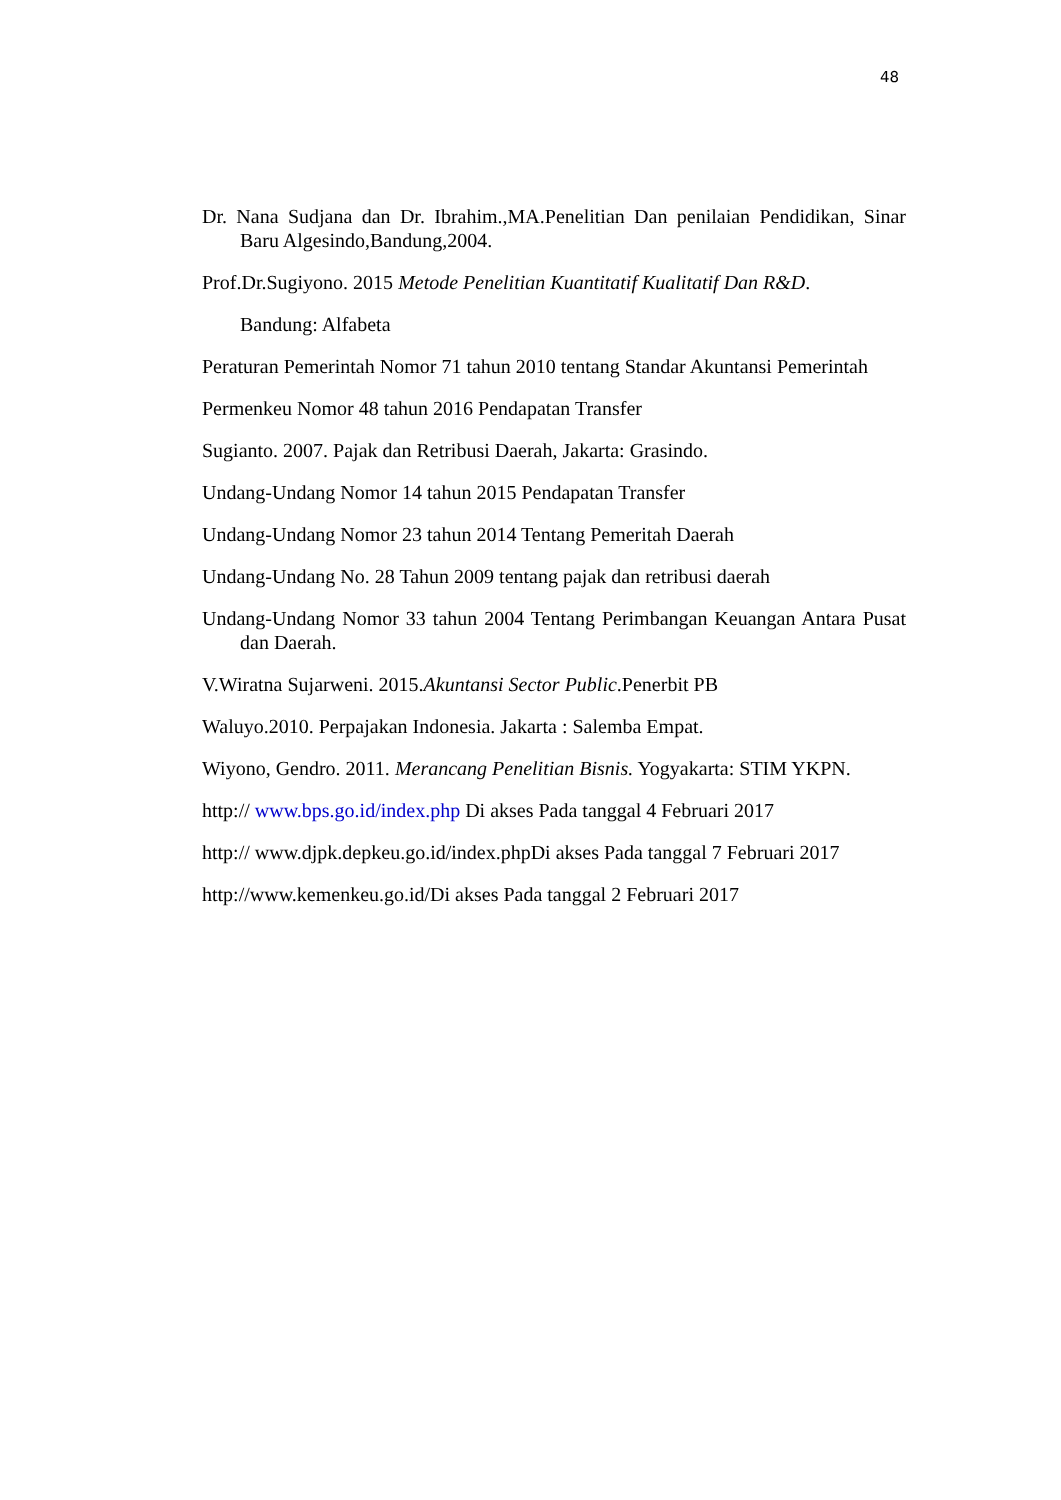48
Dr. Nana Sudjana dan Dr. Ibrahim.,MA.Penelitian Dan penilaian Pendidikan, Sinar Baru Algesindo,Bandung,2004.
Prof.Dr.Sugiyono. 2015 Metode Penelitian Kuantitatif Kualitatif Dan R&D.
Bandung: Alfabeta
Peraturan Pemerintah Nomor 71 tahun 2010 tentang Standar Akuntansi Pemerintah
Permenkeu Nomor 48 tahun 2016 Pendapatan Transfer
Sugianto. 2007. Pajak dan Retribusi Daerah, Jakarta: Grasindo.
Undang-Undang Nomor 14 tahun 2015 Pendapatan Transfer
Undang-Undang Nomor 23 tahun 2014 Tentang Pemeritah Daerah
Undang-Undang No. 28 Tahun 2009 tentang pajak dan retribusi daerah
Undang-Undang Nomor 33 tahun 2004 Tentang Perimbangan Keuangan Antara Pusat dan Daerah.
V.Wiratna Sujarweni. 2015.Akuntansi Sector Public.Penerbit PB
Waluyo.2010. Perpajakan Indonesia. Jakarta : Salemba Empat.
Wiyono, Gendro. 2011. Merancang Penelitian Bisnis. Yogyakarta: STIM YKPN.
http:// www.bps.go.id/index.php Di akses Pada tanggal 4 Februari 2017
http:// www.djpk.depkeu.go.id/index.phpDi akses Pada tanggal 7 Februari 2017
http://www.kemenkeu.go.id/Di akses Pada tanggal 2 Februari 2017